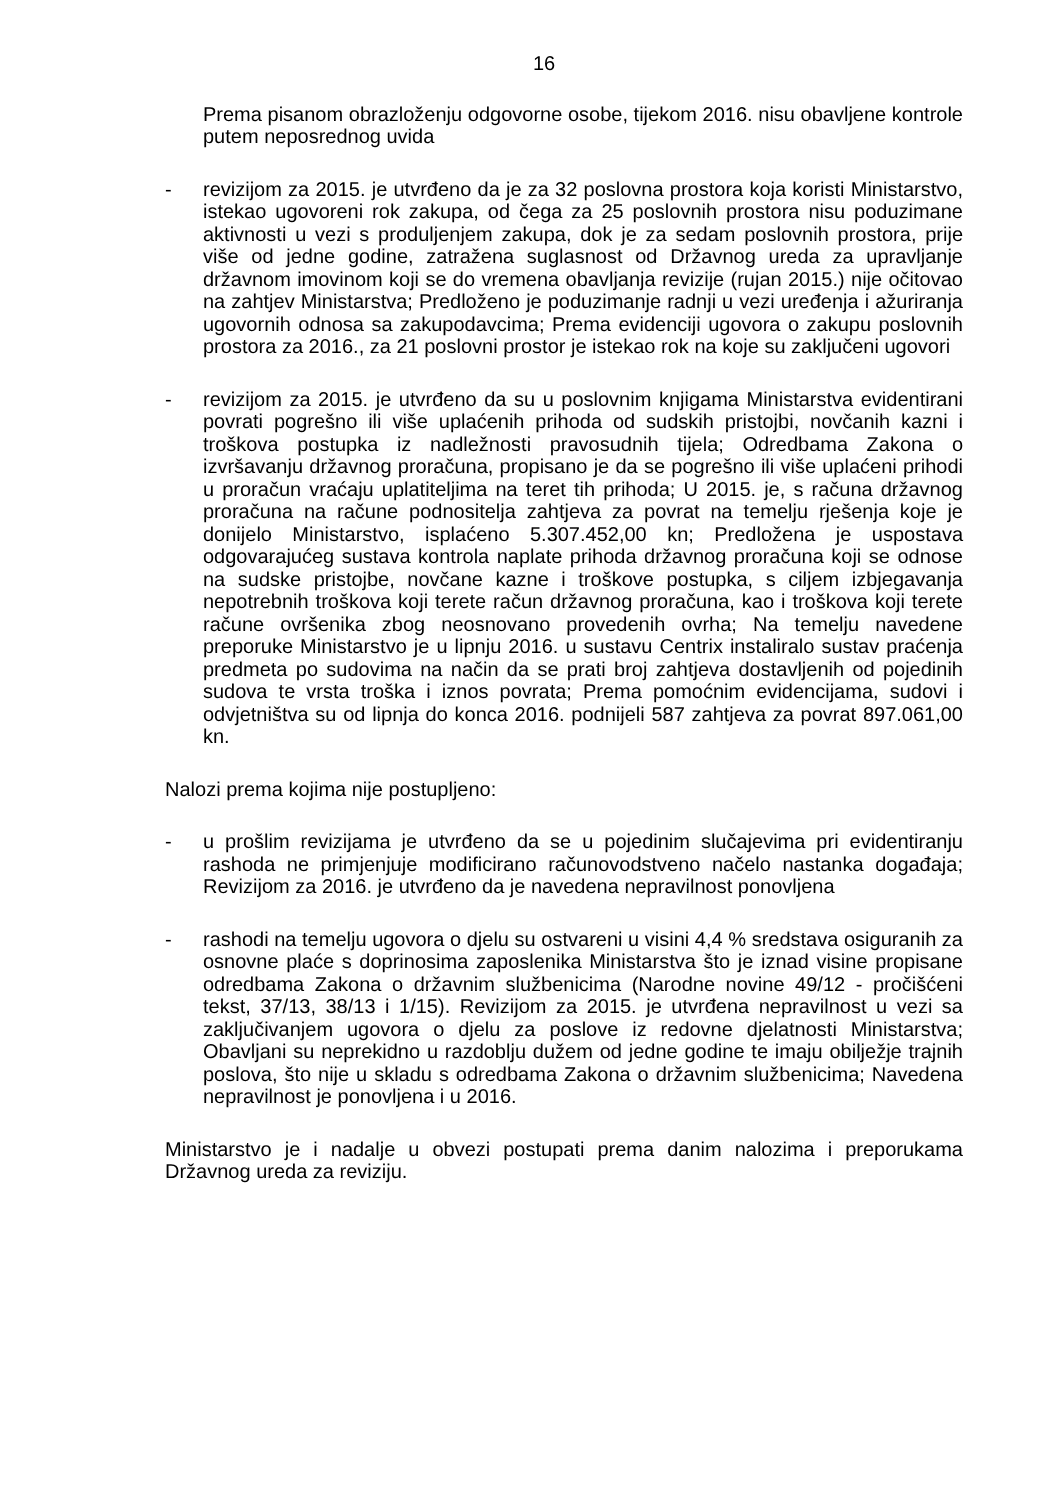16
Prema pisanom obrazloženju odgovorne osobe, tijekom 2016. nisu obavljene kontrole putem neposrednog uvida
- revizijom za 2015. je utvrđeno da je za 32 poslovna prostora koja koristi Ministarstvo, istekao ugovoreni rok zakupa, od čega za 25 poslovnih prostora nisu poduzimane aktivnosti u vezi s produljenjem zakupa, dok je za sedam poslovnih prostora, prije više od jedne godine, zatražena suglasnost od Državnog ureda za upravljanje državnom imovinom koji se do vremena obavljanja revizije (rujan 2015.) nije očitovao na zahtjev Ministarstva; Predloženo je poduzimanje radnji u vezi uređenja i ažuriranja ugovornih odnosa sa zakupodavcima; Prema evidenciji ugovora o zakupu poslovnih prostora za 2016., za 21 poslovni prostor je istekao rok na koje su zaključeni ugovori
- revizijom za 2015. je utvrđeno da su u poslovnim knjigama Ministarstva evidentirani povrati pogrešno ili više uplaćenih prihoda od sudskih pristojbi, novčanih kazni i troškova postupka iz nadležnosti pravosudnih tijela; Odredbama Zakona o izvršavanju državnog proračuna, propisano je da se pogrešno ili više uplaćeni prihodi u proračun vraćaju uplatiteljima na teret tih prihoda; U 2015. je, s računa državnog proračuna na račune podnositelja zahtjeva za povrat na temelju rješenja koje je donijelo Ministarstvo, isplaćeno 5.307.452,00 kn; Predložena je uspostava odgovarajućeg sustava kontrola naplate prihoda državnog proračuna koji se odnose na sudske pristojbe, novčane kazne i troškove postupka, s ciljem izbjegavanja nepotrebnih troškova koji terete račun državnog proračuna, kao i troškova koji terete račune ovršenika zbog neosnovano provedenih ovrha; Na temelju navedene preporuke Ministarstvo je u lipnju 2016. u sustavu Centrix instaliralo sustav praćenja predmeta po sudovima na način da se prati broj zahtjeva dostavljenih od pojedinih sudova te vrsta troška i iznos povrata; Prema pomoćnim evidencijama, sudovi i odvjetništva su od lipnja do konca 2016. podnijeli 587 zahtjeva za povrat 897.061,00 kn.
Nalozi prema kojima nije postupljeno:
- u prošlim revizijama je utvrđeno da se u pojedinim slučajevima pri evidentiranju rashoda ne primjenjuje modificirano računovodstveno načelo nastanka događaja; Revizijom za 2016. je utvrđeno da je navedena nepravilnost ponovljena
- rashodi na temelju ugovora o djelu su ostvareni u visini 4,4 % sredstava osiguranih za osnovne plaće s doprinosima zaposlenika Ministarstva što je iznad visine propisane odredbama Zakona o državnim službenicima (Narodne novine 49/12 - pročišćeni tekst, 37/13, 38/13 i 1/15). Revizijom za 2015. je utvrđena nepravilnost u vezi sa zaključivanjem ugovora o djelu za poslove iz redovne djelatnosti Ministarstva; Obavljani su neprekidno u razdoblju dužem od jedne godine te imaju obilježje trajnih poslova, što nije u skladu s odredbama Zakona o državnim službenicima; Navedena nepravilnost je ponovljena i u 2016.
Ministarstvo je i nadalje u obvezi postupati prema danim nalozima i preporukama Državnog ureda za reviziju.